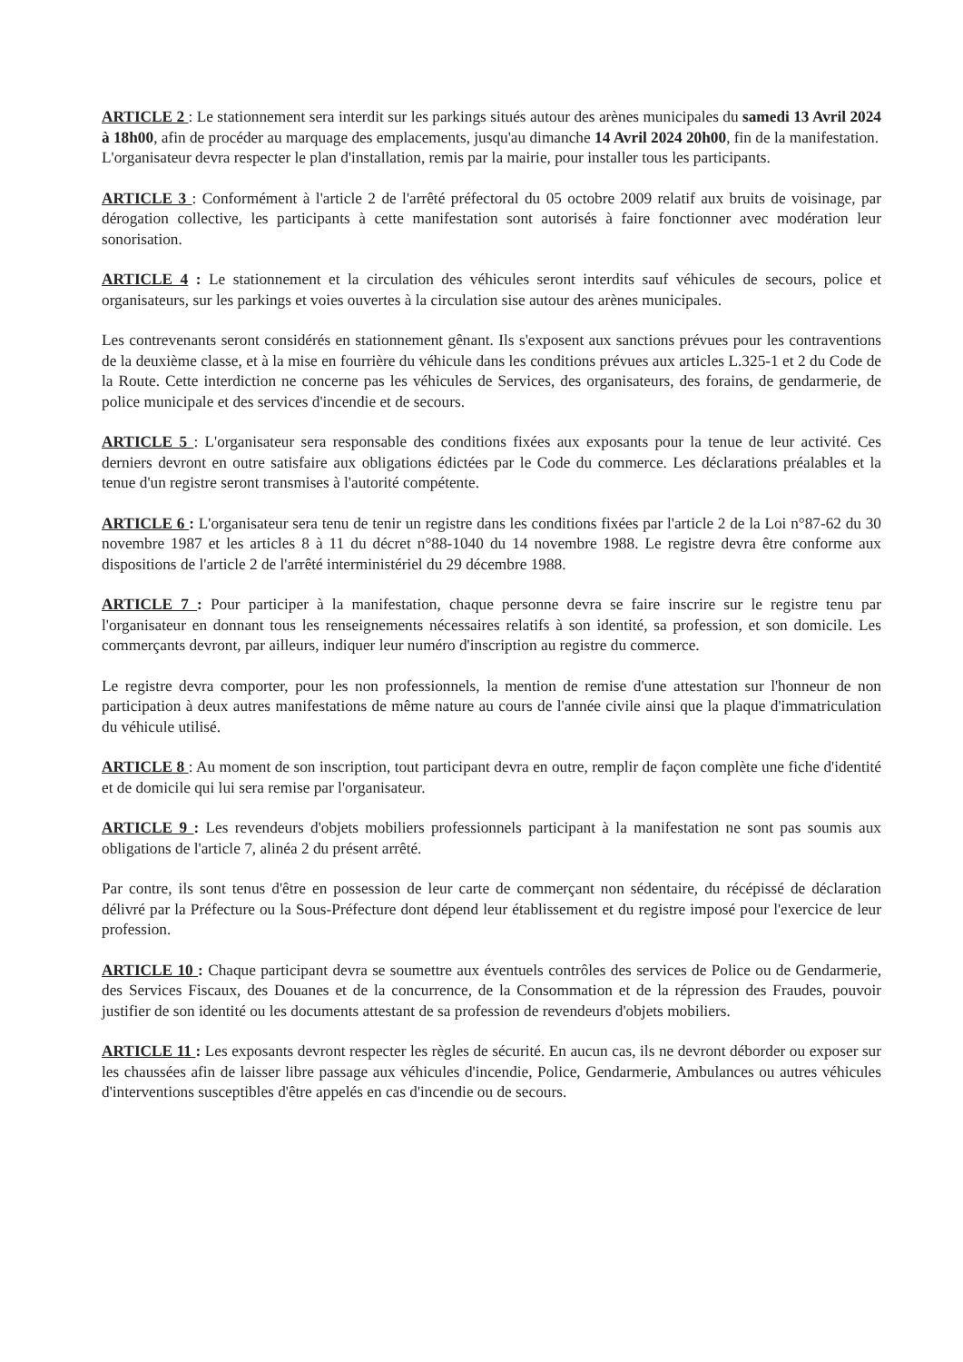ARTICLE 2 : Le stationnement sera interdit sur les parkings situés autour des arènes municipales du samedi 13 Avril 2024 à 18h00, afin de procéder au marquage des emplacements, jusqu'au dimanche 14 Avril 2024 20h00, fin de la manifestation.
L'organisateur devra respecter le plan d'installation, remis par la mairie, pour installer tous les participants.
ARTICLE 3 : Conformément à l'article 2 de l'arrêté préfectoral du 05 octobre 2009 relatif aux bruits de voisinage, par dérogation collective, les participants à cette manifestation sont autorisés à faire fonctionner avec modération leur sonorisation.
ARTICLE 4 : Le stationnement et la circulation des véhicules seront interdits sauf véhicules de secours, police et organisateurs, sur les parkings et voies ouvertes à la circulation sise autour des arènes municipales.
Les contrevenants seront considérés en stationnement gênant. Ils s'exposent aux sanctions prévues pour les contraventions de la deuxième classe, et à la mise en fourrière du véhicule dans les conditions prévues aux articles L.325-1 et 2 du Code de la Route. Cette interdiction ne concerne pas les véhicules de Services, des organisateurs, des forains, de gendarmerie, de police municipale et des services d'incendie et de secours.
ARTICLE 5 : L'organisateur sera responsable des conditions fixées aux exposants pour la tenue de leur activité. Ces derniers devront en outre satisfaire aux obligations édictées par le Code du commerce. Les déclarations préalables et la tenue d'un registre seront transmises à l'autorité compétente.
ARTICLE 6 : L'organisateur sera tenu de tenir un registre dans les conditions fixées par l'article 2 de la Loi n°87-62 du 30 novembre 1987 et les articles 8 à 11 du décret n°88-1040 du 14 novembre 1988. Le registre devra être conforme aux dispositions de l'article 2 de l'arrêté interministériel du 29 décembre 1988.
ARTICLE 7 : Pour participer à la manifestation, chaque personne devra se faire inscrire sur le registre tenu par l'organisateur en donnant tous les renseignements nécessaires relatifs à son identité, sa profession, et son domicile. Les commerçants devront, par ailleurs, indiquer leur numéro d'inscription au registre du commerce.
Le registre devra comporter, pour les non professionnels, la mention de remise d'une attestation sur l'honneur de non participation à deux autres manifestations de même nature au cours de l'année civile ainsi que la plaque d'immatriculation du véhicule utilisé.
ARTICLE 8 : Au moment de son inscription, tout participant devra en outre, remplir de façon complète une fiche d'identité et de domicile qui lui sera remise par l'organisateur.
ARTICLE 9 : Les revendeurs d'objets mobiliers professionnels participant à la manifestation ne sont pas soumis aux obligations de l'article 7, alinéa 2 du présent arrêté.
Par contre, ils sont tenus d'être en possession de leur carte de commerçant non sédentaire, du récépissé de déclaration délivré par la Préfecture ou la Sous-Préfecture dont dépend leur établissement et du registre imposé pour l'exercice de leur profession.
ARTICLE 10 : Chaque participant devra se soumettre aux éventuels contrôles des services de Police ou de Gendarmerie, des Services Fiscaux, des Douanes et de la concurrence, de la Consommation et de la répression des Fraudes, pouvoir justifier de son identité ou les documents attestant de sa profession de revendeurs d'objets mobiliers.
ARTICLE 11 : Les exposants devront respecter les règles de sécurité. En aucun cas, ils ne devront déborder ou exposer sur les chaussées afin de laisser libre passage aux véhicules d'incendie, Police, Gendarmerie, Ambulances ou autres véhicules d'interventions susceptibles d'être appelés en cas d'incendie ou de secours.